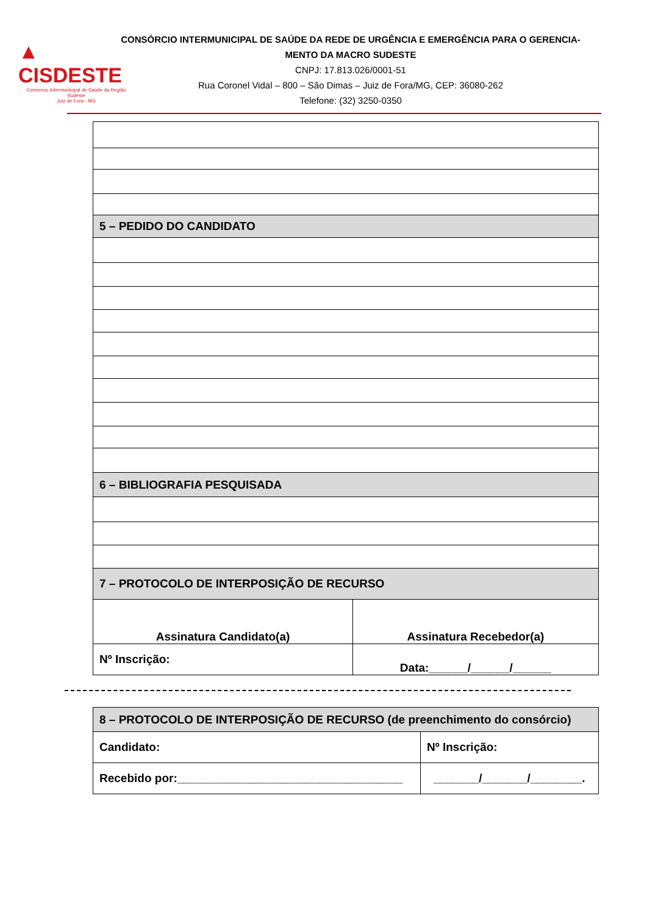▲ CISDESTE
Consorcio Intermunicipal de Saúde da Região Sudeste
Juiz de Fora - MG
CONSÓRCIO INTERMUNICIPAL DE SAÚDE DA REDE DE URGÊNCIA E EMERGÊNCIA PARA O GERENCIA-MENTO DA MACRO SUDESTE
CNPJ: 17.813.026/0001-51
Rua Coronel Vidal – 800 – São Dimas – Juiz de Fora/MG, CEP: 36080-262
Telefone: (32) 3250-0350
| 5 – PEDIDO DO CANDIDATO | |
| 6 – BIBLIOGRAFIA PESQUISADA | |
| 7 – PROTOCOLO DE INTERPOSIÇÃO DE RECURSO | |
| Assinatura Candidato(a) | Assinatura Recebedor(a) |
| Nº Inscrição: | Data:______/______/______ |
| 8 – PROTOCOLO DE INTERPOSIÇÃO DE RECURSO (de preenchimento do consórcio) | |
| Candidato: | Nº Inscrição: |
| Recebido por:___________________________________ | _______/_______/________. |